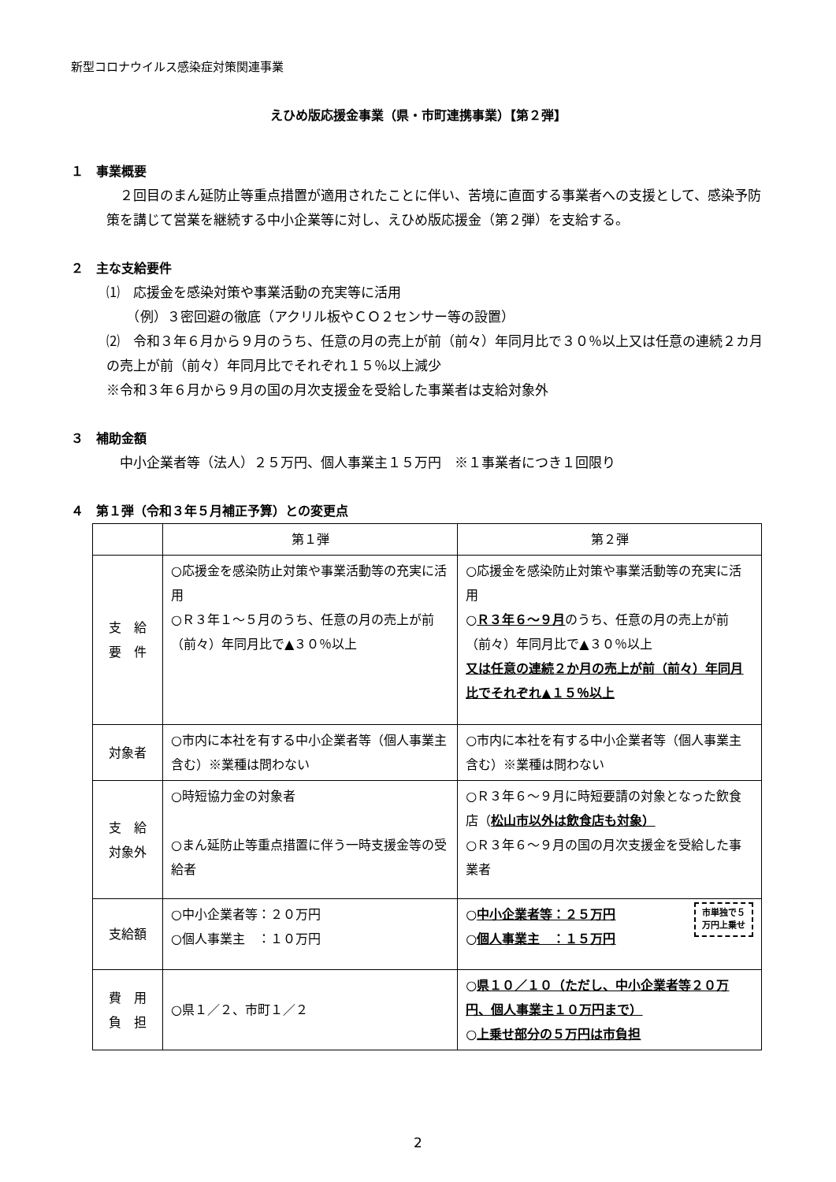新型コロナウイルス感染症対策関連事業
えひめ版応援金事業（県・市町連携事業）【第２弾】
１　事業概要
　２回目のまん延防止等重点措置が適用されたことに伴い、苦境に直面する事業者への支援として、感染予防策を講じて営業を継続する中小企業等に対し、えひめ版応援金（第２弾）を支給する。
２　主な支給要件
⑴　応援金を感染対策や事業活動の充実等に活用
　　（例）３密回避の徹底（アクリル板やＣＯ２センサー等の設置）
⑵　令和３年６月から９月のうち、任意の月の売上が前（前々）年同月比で３０％以上又は任意の連続２カ月の売上が前（前々）年同月比でそれぞれ１５％以上減少
※令和３年６月から９月の国の月次支援金を受給した事業者は支給対象外
３　補助金額
　中小企業者等（法人）２５万円、個人事業主１５万円　※１事業者につき１回限り
４　第１弾（令和３年５月補正予算）との変更点
| | 第１弾 | 第２弾 |
| --- | --- | --- |
| 支 給 要 件 | ○応援金を感染防止対策や事業活動等の充実に活用 ○Ｒ３年１～５月のうち、任意の月の売上が前（前々）年同月比で▲３０％以上 | ○応援金を感染防止対策や事業活動等の充実に活用 ○ Ｒ３年６～９月 のうち、任意の月の売上が前（前々）年同月比で▲３０％以上 又は任意の連続２か月の売上が前（前々）年同月比でそれぞれ▲１５％以上 |
| 対象者 | ○市内に本社を有する中小企業者等（個人事業主含む）※業種は問わない | ○市内に本社を有する中小企業者等（個人事業主含む）※業種は問わない |
| 支 給 対象外 | ○時短協力金の対象者 ○まん延防止等重点措置に伴う一時支援金等の受給者 | ○Ｒ３年６～９月に時短要請の対象となった飲食店（ 松山市以外は飲食店も対象） ○Ｒ３年６～９月の国の月次支援金を受給した事業者 |
| 支給額 | ○中小企業者等：２０万円 ○個人事業主 ：１０万円 | 市単独で５ 万円上乗せ ○ 中小企業者等：２５万円 ○ 個人事業主 ：１５万円 |
| 費 用 負 担 | ○県１／２、市町１／２ | ○ 県１０／１０（ただし、中小企業者等２０万円、個人事業主１０万円まで） ○ 上乗せ部分の５万円は市負担 |
2